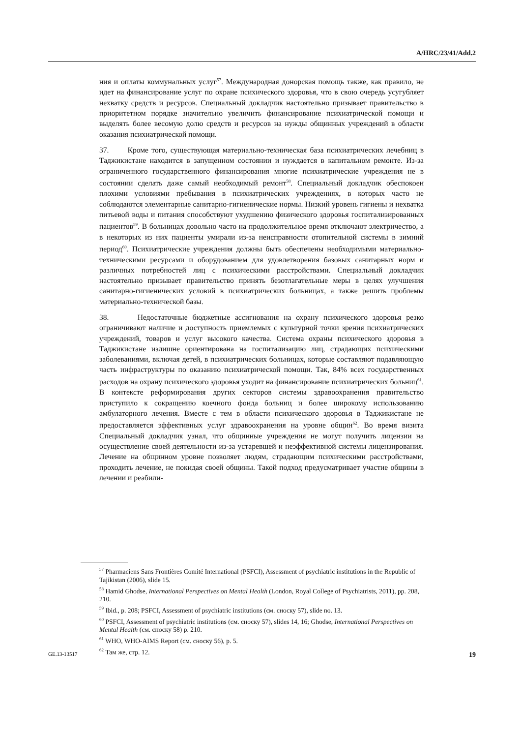A/HRC/23/41/Add.2
ния и оплаты коммунальных услуг<sup>57</sup>. Международная донорская помощь также, как правило, не идет на финансирование услуг по охране психического здоровья, что в свою очередь усугубляет нехватку средств и ресурсов. Специальный докладчик настоятельно призывает правительство в приоритетном порядке значительно увеличить финансирование психиатрической помощи и выделять более весомую долю средств и ресурсов на нужды общинных учреждений в области оказания психиатрической помощи.
37. Кроме того, существующая материально-техническая база психиатрических лечебниц в Таджикистане находится в запущенном состоянии и нуждается в капитальном ремонте. Из-за ограниченного государственного финансирования многие психиатрические учреждения не в состоянии сделать даже самый необходимый ремонт<sup>58</sup>. Специальный докладчик обеспокоен плохими условиями пребывания в психиатрических учреждениях, в которых часто не соблюдаются элементарные санитарно-гигиенические нормы. Низкий уровень гигиены и нехватка питьевой воды и питания способствуют ухудшению физического здоровья госпитализированных пациентов<sup>59</sup>. В больницах довольно часто на продолжительное время отключают электричество, а в некоторых из них пациенты умирали из-за неисправности отопительной системы в зимний период<sup>60</sup>. Психиатрические учреждения должны быть обеспечены необходимыми материально-техническими ресурсами и оборудованием для удовлетворения базовых санитарных норм и различных потребностей лиц с психическими расстройствами. Специальный докладчик настоятельно призывает правительство принять безотлагательные меры в целях улучшения санитарно-гигиенических условий в психиатрических больницах, а также решить проблемы материально-технической базы.
38. Недостаточные бюджетные ассигнования на охрану психического здоровья резко ограничивают наличие и доступность приемлемых с культурной точки зрения психиатрических учреждений, товаров и услуг высокого качества. Система охраны психического здоровья в Таджикистане излишне ориентирована на госпитализацию лиц, страдающих психическими заболеваниями, включая детей, в психиатрических больницах, которые составляют подавляющую часть инфраструктуры по оказанию психиатрической помощи. Так, 84% всех государственных расходов на охрану психического здоровья уходит на финансирование психиатрических больниц<sup>61</sup>. В контексте реформирования других секторов системы здравоохранения правительство приступило к сокращению коечного фонда больниц и более широкому использованию амбулаторного лечения. Вместе с тем в области психического здоровья в Таджикистане не предоставляется эффективных услуг здравоохранения на уровне общин<sup>62</sup>. Во время визита Специальный докладчик узнал, что общинные учреждения не могут получить лицензии на осуществление своей деятельности из-за устаревшей и неэффективной системы лицензирования. Лечение на общинном уровне позволяет людям, страдающим психическими расстройствами, проходить лечение, не покидая своей общины. Такой подход предусматривает участие общины в лечении и реабили-
<sup>57</sup> Pharmaciens Sans Frontières Comité International (PSFCI), Assessment of psychiatric institutions in the Republic of Tajikistan (2006), slide 15.
<sup>58</sup> Hamid Ghodse, International Perspectives on Mental Health (London, Royal College of Psychiatrists, 2011), pp. 208, 210.
<sup>59</sup> Ibid., p. 208; PSFCI, Assessment of psychiatric institutions (см. сноску 57), slide no. 13.
<sup>60</sup> PSFCI, Assessment of psychiatric institutions (см. сноску 57), slides 14, 16; Ghodse, International Perspectives on Mental Health (см. сноску 58) p. 210.
<sup>61</sup> WHO, WHO-AIMS Report (см. сноску 56), p. 5.
<sup>62</sup> Там же, стр. 12.
GE.13-13517 19